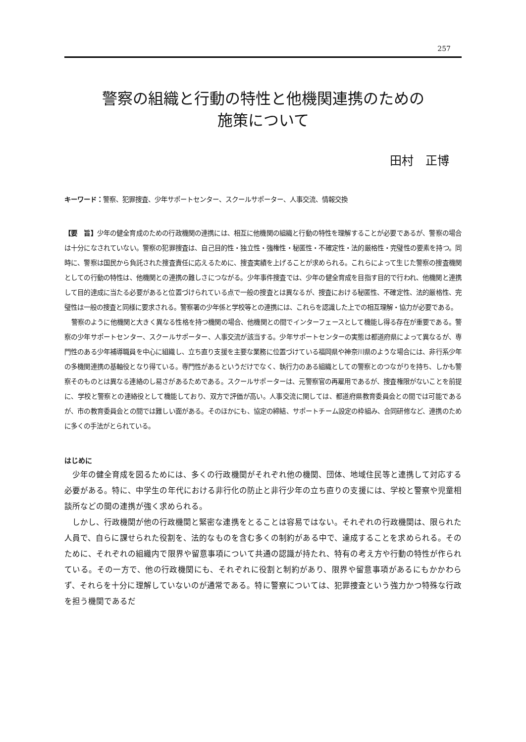257
警察の組織と行動の特性と他機関連携のための
施策について
田村　正博
キーワード：警察、犯罪捜査、少年サポートセンター、スクールサポーター、人事交流、情報交換
【要　旨】少年の健全育成のための行政機関の連携には、相互に他機関の組織と行動の特性を理解することが必要であるが、警察の場合は十分になされていない。警察の犯罪捜査は、自己目的性・独立性・強権性・秘匿性・不確定性・法的厳格性・完璧性の要素を持つ。同時に、警察は国民から負託された捜査責任に応えるために、捜査実績を上げることが求められる。これらによって生じた警察の捜査機関としての行動の特性は、他機関との連携の難しさにつながる。少年事件捜査では、少年の健全育成を目指す目的で行われ、他機関と連携して目的達成に当たる必要があると位置づけられている点で一般の捜査とは異なるが、捜査における秘匿性、不確定性、法的厳格性、完璧性は一般の捜査と同様に要求される。警察署の少年係と学校等との連携には、これらを認識した上での相互理解・協力が必要である。
警察のように他機関と大きく異なる性格を持つ機関の場合、他機関との間でインターフェースとして機能し得る存在が重要である。警察の少年サポートセンター、スクールサポーター、人事交流が該当する。少年サポートセンターの実態は都道府県によって異なるが、専門性のある少年補導職員を中心に組織し、立ち直り支援を主要な業務に位置づけている福岡県や神奈川県のような場合には、非行系少年の多機関連携の基軸役となり得ている。専門性があるというだけでなく、執行力のある組織としての警察とのつながりを持ち、しかも警察そのものとは異なる連絡のし易さがあるためである。スクールサポーターは、元警察官の再雇用であるが、捜査権限がないことを前提に、学校と警察との連絡役として機能しており、双方で評価が高い。人事交流に関しては、都道府県教育委員会との間では可能であるが、市の教育委員会との間では難しい面がある。そのほかにも、協定の締結、サポートチーム設定の枠組み、合同研修など、連携のために多くの手法がとられている。
はじめに
少年の健全育成を図るためには、多くの行政機関がそれぞれ他の機関、団体、地域住民等と連携して対応する必要がある。特に、中学生の年代における非行化の防止と非行少年の立ち直りの支援には、学校と警察や児童相談所などの間の連携が強く求められる。
しかし、行政機関が他の行政機関と緊密な連携をとることは容易ではない。それぞれの行政機関は、限られた人員で、自らに課せられた役割を、法的なものを含む多くの制約がある中で、達成することを求められる。そのために、それぞれの組織内で限界や留意事項について共通の認識が持たれ、特有の考え方や行動の特性が作られている。その一方で、他の行政機関にも、それぞれに役割と制約があり、限界や留意事項があるにもかかわらず、それらを十分に理解していないのが通常である。特に警察については、犯罪捜査という強力かつ特殊な行政を担う機関であるだ